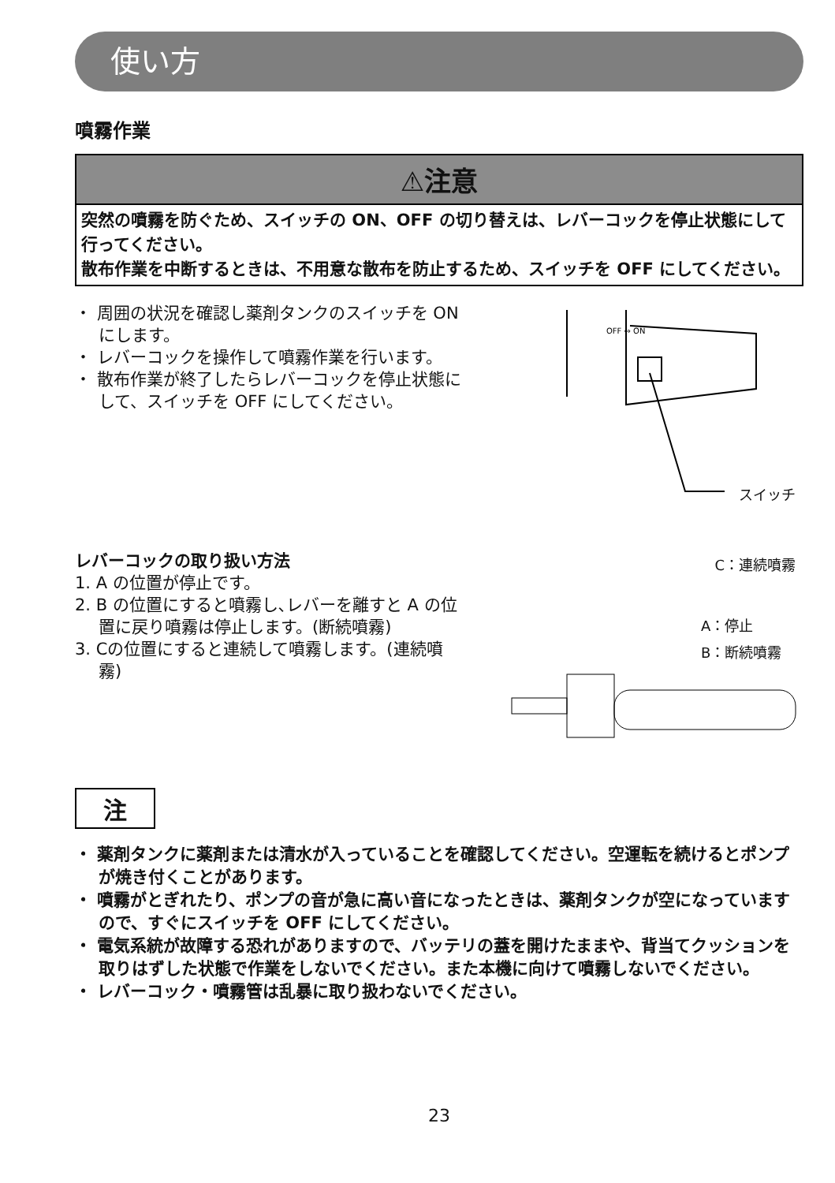使い方
噴霧作業
⚠注意
突然の噴霧を防ぐため、スイッチの ON、OFF の切り替えは、レバーコックを停止状態にして行ってください。
散布作業を中断するときは、不用意な散布を防止するため、スイッチを OFF にしてください。
・ 周囲の状況を確認し薬剤タンクのスイッチを ON にします。
・ レバーコックを操作して噴霧作業を行います。
・ 散布作業が終了したらレバーコックを停止状態にして、スイッチを OFF にしてください。
OFF ⇔ ON
スイッチ
レバーコックの取り扱い方法
1. A の位置が停止です。
2. B の位置にすると噴霧し､レバーを離すと A の位置に戻り噴霧は停止します。(断続噴霧)
3. Cの位置にすると連続して噴霧します。(連続噴霧)
C：連続噴霧
A：停止
B：断続噴霧
注
・ 薬剤タンクに薬剤または清水が入っていることを確認してください。空運転を続けるとポンプが焼き付くことがあります。
・ 噴霧がとぎれたり、ポンプの音が急に高い音になったときは、薬剤タンクが空になっていますので、すぐにスイッチを OFF にしてください。
・ 電気系統が故障する恐れがありますので、バッテリの蓋を開けたままや、背当てクッションを取りはずした状態で作業をしないでください。また本機に向けて噴霧しないでください。
・ レバーコック・噴霧管は乱暴に取り扱わないでください。
23